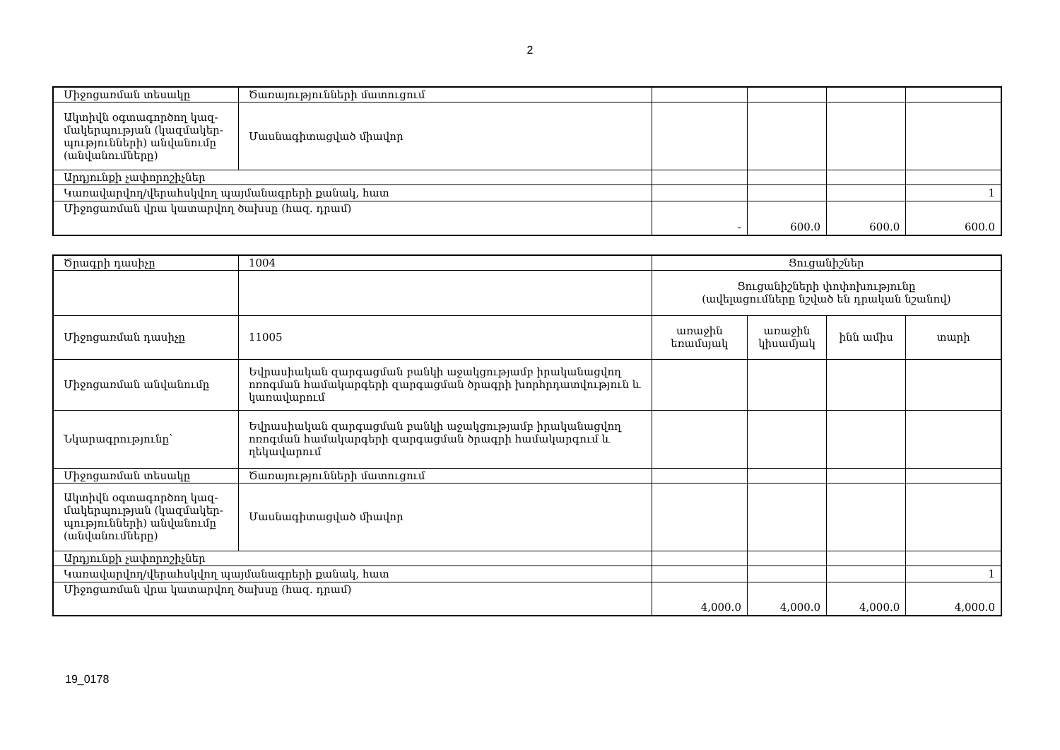2
| Միջոցառման տեսակը | Ծառայությունների մատուցում | | | | |
| Ակտիվն օգտագործող կազ-մակերպության (կազմակեր-պությունների) անվանումը (անվանումները) | Մասնագիտացված միավոր | | | | |
| Արդյունքի չափորոշիչներ | | | | | |
| Կառավարվող/վերահսկվող պայմանագրերի քանակ, հատ | | | | | 1 |
| Միջոցառման վրա կատարվող ծախսը (հազ. դրամ) | | - | 600.0 | 600.0 | 600.0 |
| Ծրագրի դասիչը | 1004 | Ցուցանիշներ | | | |
| | | Ցուցանիշների փոփոխությունը (ավելացումները նշված են դրական նշանով) | | | |
| Միջոցառման դասիչը | 11005 | առաջին եռամսյակ | առաջին կիսամյակ | ինն ամիս | տարի |
| Միջոցառման անվանումը | Եվրասիական զարգացման բանկի աջակցությամբ իրականացվող ոռոգման համակարգերի զարգացման ծրագրի խորհրդատվություն և կառավարում | | | | |
| Նկարագրությունը՝ | Եվրասիական զարգացման բանկի աջակցությամբ իրականացվող ոռոգման համակարգերի զարգացման ծրագրի համակարգում և ղեկավարում | | | | |
| Միջոցառման տեսակը | Ծառայությունների մատուցում | | | | |
| Ակտիվն օգտագործող կազ-մակերպության (կազմակեր-պությունների) անվանումը (անվանումները) | Մասնագիտացված միավոր | | | | |
| Արդյունքի չափորոշիչներ | | | | | |
| Կառավարվող/վերահսկվող պայմանագրերի քանակ, հատ | | | | | 1 |
| Միջոցառման վրա կատարվող ծախսը (հազ. դրամ) | | 4,000.0 | 4,000.0 | 4,000.0 | 4,000.0 |
19_0178